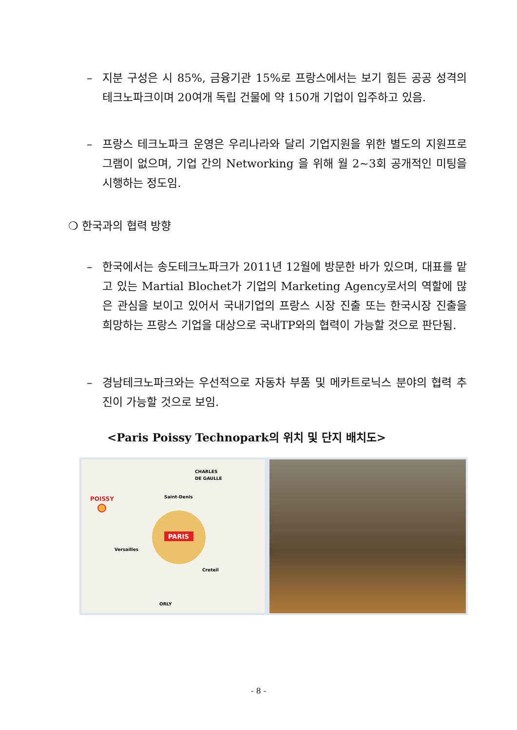–
지분 구성은 시 85%, 금융기관 15%로 프랑스에서는 보기 힘든 공공 성격의 테크노파크이며 20여개 독립 건물에 약 150개 기업이 입주하고 있음.
–
프랑스 테크노파크 운영은 우리나라와 달리 기업지원을 위한 별도의 지원프로그램이 없으며, 기업 간의 Networking 을 위해 월 2~3회 공개적인 미팅을 시행하는 정도임.
❍ 한국과의 협력 방향
–
한국에서는 송도테크노파크가 2011년 12월에 방문한 바가 있으며, 대표를 맡고 있는 Martial Blochet가 기업의 Marketing Agency로서의 역할에 많은 관심을 보이고 있어서 국내기업의 프랑스 시장 진출 또는 한국시장 진출을 희망하는 프랑스 기업을 대상으로 국내TP와의 협력이 가능할 것으로 판단됨.
–
경남테크노파크와는 우선적으로 자동차 부품 및 메카트로닉스 분야의 협력 추진이 가능할 것으로 보임.
<Paris Poissy Technopark의 위치 및 단지 배치도>
PARIS
POISSY
CHARLES
DE GAULLE
Saint-Denis
Versailles
Creteil
ORLY
- 8 -